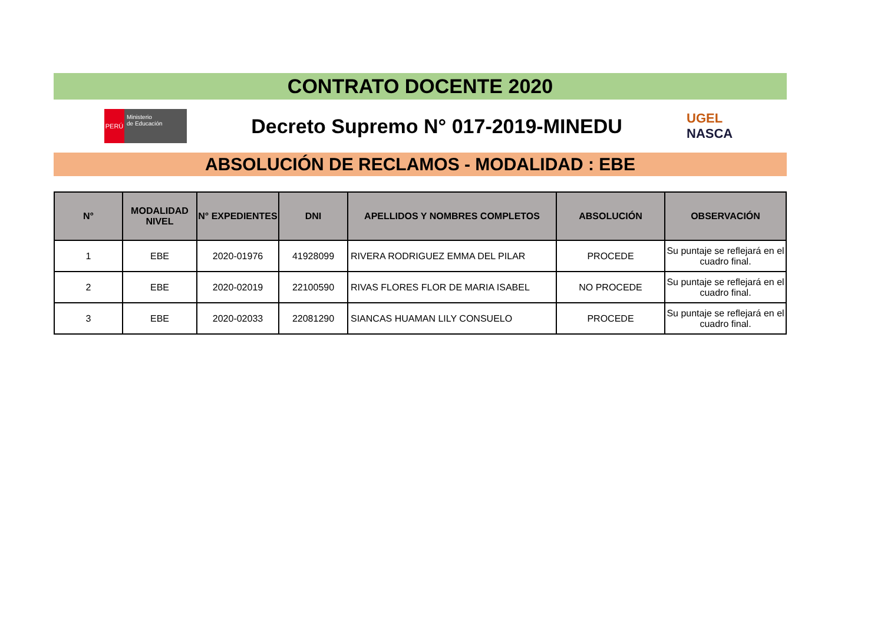CONTRATO DOCENTE 2020
PERÚ
Ministerio
de Educación
Decreto Supremo N° 017-2019-MINEDU
UGEL
NASCA
ABSOLUCIÓN DE RECLAMOS - MODALIDAD : EBE
| N° | MODALIDAD NIVEL | N° EXPEDIENTES | DNI | APELLIDOS Y NOMBRES COMPLETOS | ABSOLUCIÓN | OBSERVACIÓN |
| --- | --- | --- | --- | --- | --- | --- |
| 1 | EBE | 2020-01976 | 41928099 | RIVERA RODRIGUEZ EMMA DEL PILAR | PROCEDE | Su puntaje se reflejará en el cuadro final. |
| 2 | EBE | 2020-02019 | 22100590 | RIVAS FLORES FLOR DE MARIA ISABEL | NO PROCEDE | Su puntaje se reflejará en el cuadro final. |
| 3 | EBE | 2020-02033 | 22081290 | SIANCAS HUAMAN LILY CONSUELO | PROCEDE | Su puntaje se reflejará en el cuadro final. |